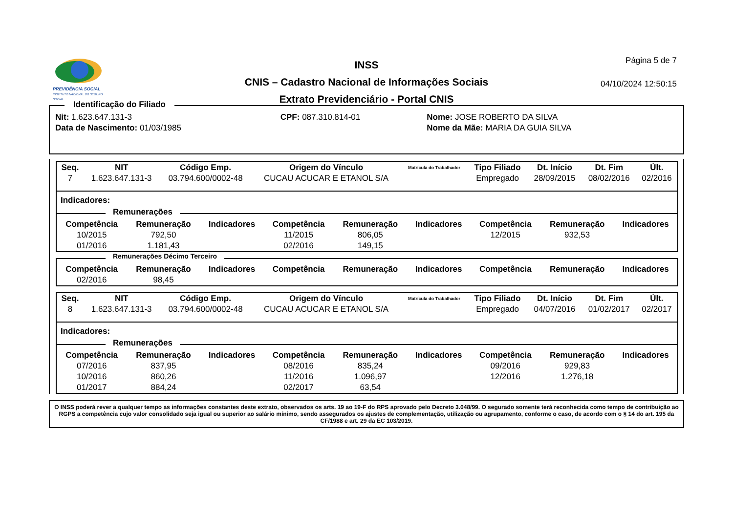PREVIDÊNCIA SOCIAL
INSTITUTO NACIONAL DO SEGURO SOCIAL
INSS
CNIS – Cadastro Nacional de Informações Sociais
Extrato Previdenciário - Portal CNIS
Página 5 de 7
04/10/2024 12:50:15
Identificação do Filiado
| Nit: 1.623.647.131-3 | CPF: 087.310.814-01 | Nome: JOSE ROBERTO DA SILVA |
| Data de Nascimento: 01/03/1985 | | Nome da Mãe: MARIA DA GUIA SILVA |
| Seq. | NIT | Código Emp. | Origem do Vínculo | Matrícula do Trabalhador | Tipo Filiado | Dt. Início | Dt. Fim | Últ. |
| --- | --- | --- | --- | --- | --- | --- | --- | --- |
| 7 | 1.623.647.131-3 | 03.794.600/0002-48 | CUCAU ACUCAR E ETANOL S/A | | Empregado | 28/09/2015 | 08/02/2016 | 02/2016 |
Indicadores:
Remunerações
| Competência | Remuneração | Indicadores | Competência | Remuneração | Indicadores | Competência | Remuneração | Indicadores |
| --- | --- | --- | --- | --- | --- | --- | --- | --- |
| 10/2015 | 792,50 | | 11/2015 | 806,05 | | 12/2015 | 932,53 | |
| 01/2016 | 1.181,43 | | 02/2016 | 149,15 | | | | |
Remunerações Décimo Terceiro
| Competência | Remuneração | Indicadores | Competência | Remuneração | Indicadores | Competência | Remuneração | Indicadores |
| --- | --- | --- | --- | --- | --- | --- | --- | --- |
| 02/2016 | 98,45 | | | | | | | |
| Seq. | NIT | Código Emp. | Origem do Vínculo | Matrícula do Trabalhador | Tipo Filiado | Dt. Início | Dt. Fim | Últ. |
| --- | --- | --- | --- | --- | --- | --- | --- | --- |
| 8 | 1.623.647.131-3 | 03.794.600/0002-48 | CUCAU ACUCAR E ETANOL S/A | | Empregado | 04/07/2016 | 01/02/2017 | 02/2017 |
Indicadores:
Remunerações
| Competência | Remuneração | Indicadores | Competência | Remuneração | Indicadores | Competência | Remuneração | Indicadores |
| --- | --- | --- | --- | --- | --- | --- | --- | --- |
| 07/2016 | 837,95 | | 08/2016 | 835,24 | | 09/2016 | 929,83 | |
| 10/2016 | 860,26 | | 11/2016 | 1.096,97 | | 12/2016 | 1.276,18 | |
| 01/2017 | 884,24 | | 02/2017 | 63,54 | | | | |
O INSS poderá rever a qualquer tempo as informações constantes deste extrato, observados os arts. 19 ao 19-F do RPS aprovado pelo Decreto 3.048/99. O segurado somente terá reconhecida como tempo de contribuição ao RGPS a competência cujo valor consolidado seja igual ou superior ao salário mínimo, sendo assegurados os ajustes de complementação, utilização ou agrupamento, conforme o caso, de acordo com o § 14 do art. 195 da CF/1988 e art. 29 da EC 103/2019.